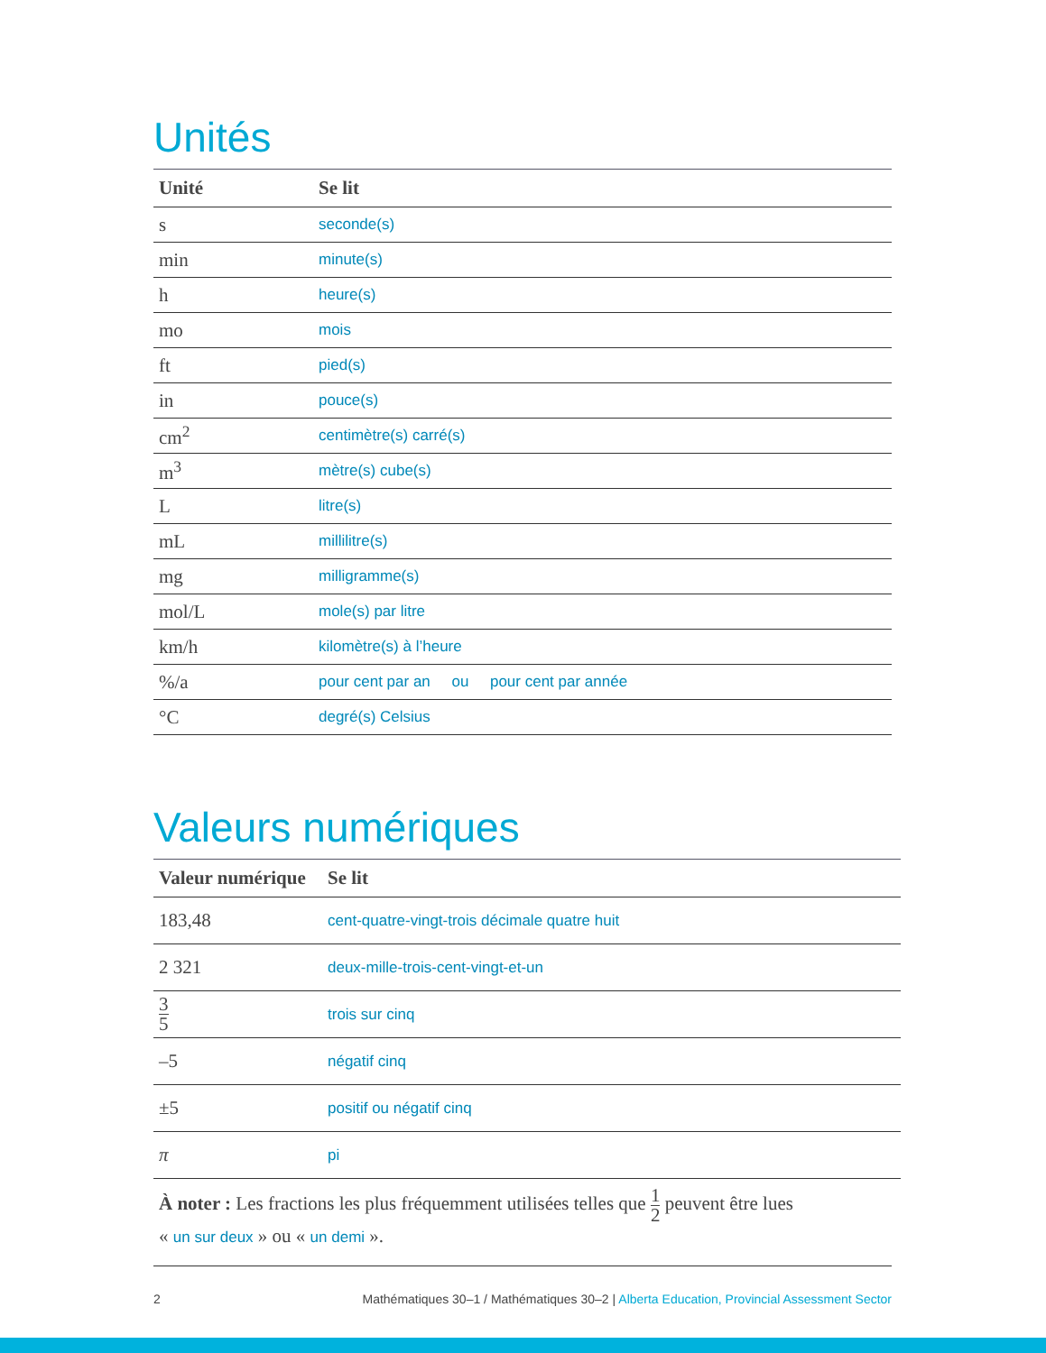Unités
| Unité | Se lit |
| --- | --- |
| s | seconde(s) |
| min | minute(s) |
| h | heure(s) |
| mo | mois |
| ft | pied(s) |
| in | pouce(s) |
| cm<sup>2</sup> | centimètre(s) carré(s) |
| m<sup>3</sup> | mètre(s) cube(s) |
| L | litre(s) |
| mL | millilitre(s) |
| mg | milligramme(s) |
| mol/L | mole(s) par litre |
| km/h | kilomètre(s) à l’heure |
| %/a | pour cent par an ou pour cent par année |
| °C | degré(s) Celsius |
Valeurs numériques
| Valeur numérique | Se lit |
| --- | --- |
| 183,48 | cent-quatre-vingt-trois décimale quatre huit |
| 2 321 | deux-mille-trois-cent-vingt-et-un |
| 3 5 | trois sur cinq |
| –5 | négatif cinq |
| ±5 | positif ou négatif cinq |
| π | pi |
À noter : Les fractions les plus fréquemment utilisées telles que 1 2 peuvent être lues
« un sur deux » ou « un demi ».
2 Mathématiques 30–1 / Mathématiques 30–2 | Alberta Education, Provincial Assessment Sector